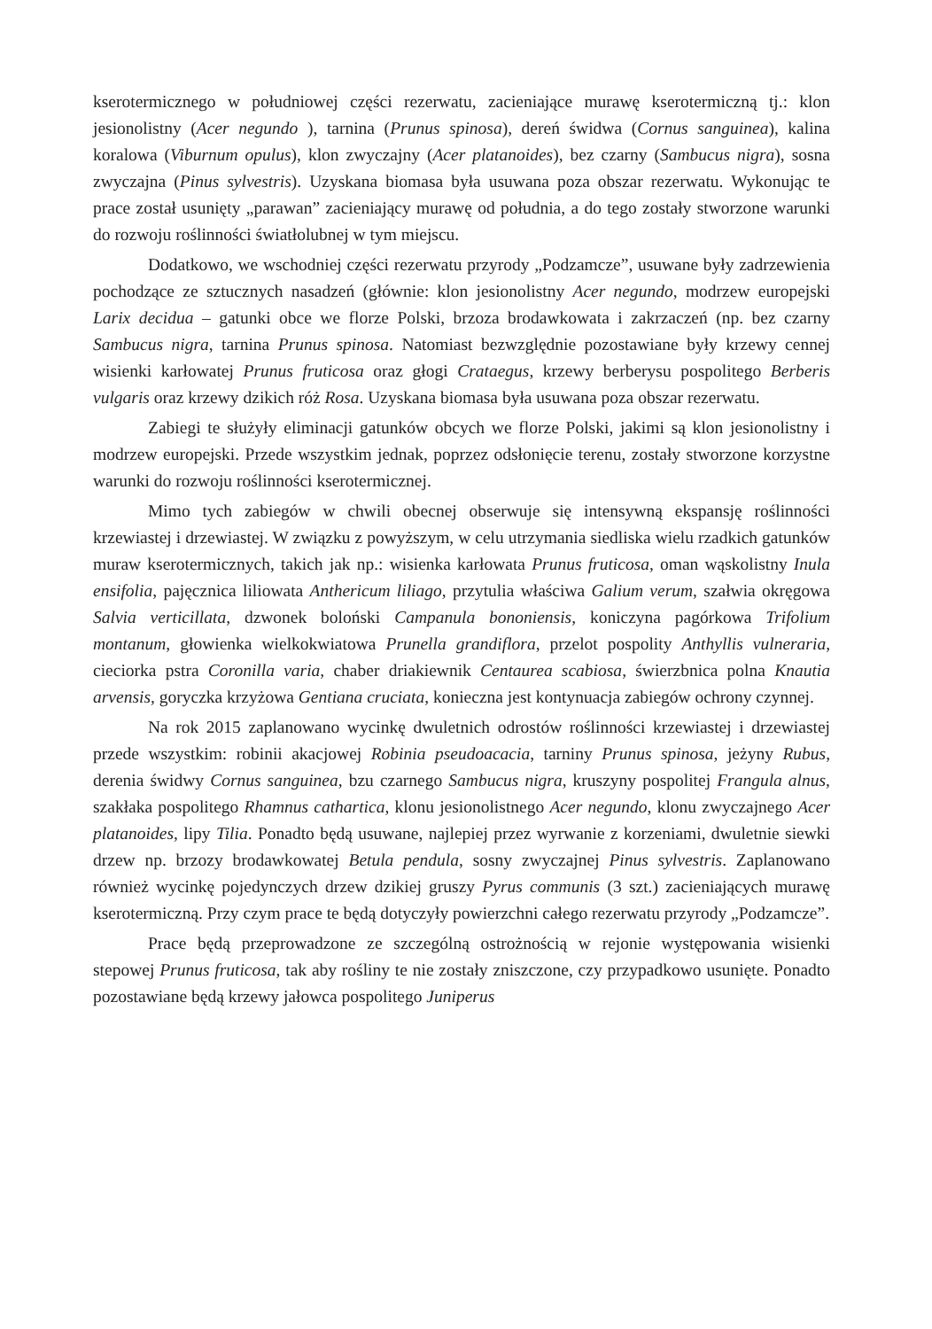kserotermicznego w południowej części rezerwatu, zacieniające murawę kserotermiczną tj.: klon jesionolistny (Acer negundo ), tarnina (Prunus spinosa), dereń świdwa (Cornus sanguinea), kalina koralowa (Viburnum opulus), klon zwyczajny (Acer platanoides), bez czarny (Sambucus nigra), sosna zwyczajna (Pinus sylvestris). Uzyskana biomasa była usuwana poza obszar rezerwatu. Wykonując te prace został usunięty „parawan” zacieniający murawę od południa, a do tego zostały stworzone warunki do rozwoju roślinności światłolubnej w tym miejscu.
Dodatkowo, we wschodniej części rezerwatu przyrody „Podzamcze”, usuwane były zadrzewienia pochodzące ze sztucznych nasadzeń (głównie: klon jesionolistny Acer negundo, modrzew europejski Larix decidua – gatunki obce we florze Polski, brzoza brodawkowata i zakrzaczeń (np. bez czarny Sambucus nigra, tarnina Prunus spinosa. Natomiast bezwzględnie pozostawiane były krzewy cennej wisienki karłowatej Prunus fruticosa oraz głogi Crataegus, krzewy berberysu pospolitego Berberis vulgaris oraz krzewy dzikich róż Rosa. Uzyskana biomasa była usuwana poza obszar rezerwatu.
Zabiegi te służyły eliminacji gatunków obcych we florze Polski, jakimi są klon jesionolistny i modrzew europejski. Przede wszystkim jednak, poprzez odsłonięcie terenu, zostały stworzone korzystne warunki do rozwoju roślinności kserotermicznej.
Mimo tych zabiegów w chwili obecnej obserwuje się intensywną ekspansję roślinności krzewiastej i drzewiastej. W związku z powyższym, w celu utrzymania siedliska wielu rzadkich gatunków muraw kserotermicznych, takich jak np.: wisienka karłowata Prunus fruticosa, oman wąskolistny Inula ensifolia, pajęcznica liliowata Anthericum liliago, przytulia właściwa Galium verum, szałwia okręgowa Salvia verticillata, dzwonek boloński Campanula bononiensis, koniczyna pagórkowa Trifolium montanum, głowienka wielkokwiatowa Prunella grandiflora, przelot pospolity Anthyllis vulneraria, cieciorka pstra Coronilla varia, chaber driakiewnik Centaurea scabiosa, świerzbnica polna Knautia arvensis, goryczka krzyżowa Gentiana cruciata, konieczna jest kontynuacja zabiegów ochrony czynnej.
Na rok 2015 zaplanowano wycinkę dwuletnich odrostów roślinności krzewiastej i drzewiastej przede wszystkim: robinii akacjowej Robinia pseudoacacia, tarniny Prunus spinosa, jeżyny Rubus, derenia świdwy Cornus sanguinea, bzu czarnego Sambucus nigra, kruszyny pospolitej Frangula alnus, szakłaka pospolitego Rhamnus cathartica, klonu jesionolistnego Acer negundo, klonu zwyczajnego Acer platanoides, lipy Tilia. Ponadto będą usuwane, najlepiej przez wyrwanie z korzeniami, dwuletnie siewki drzew np. brzozy brodawkowatej Betula pendula, sosny zwyczajnej Pinus sylvestris. Zaplanowano również wycinkę pojedynczych drzew dzikiej gruszy Pyrus communis (3 szt.) zacieniających murawę kserotermiczną. Przy czym prace te będą dotyczyły powierzchni całego rezerwatu przyrody „Podzamcze”.
Prace będą przeprowadzone ze szczególną ostrożnością w rejonie występowania wisienki stepowej Prunus fruticosa, tak aby rośliny te nie zostały zniszczone, czy przypadkowo usunięte. Ponadto pozostawiane będą krzewy jałowca pospolitego Juniperus